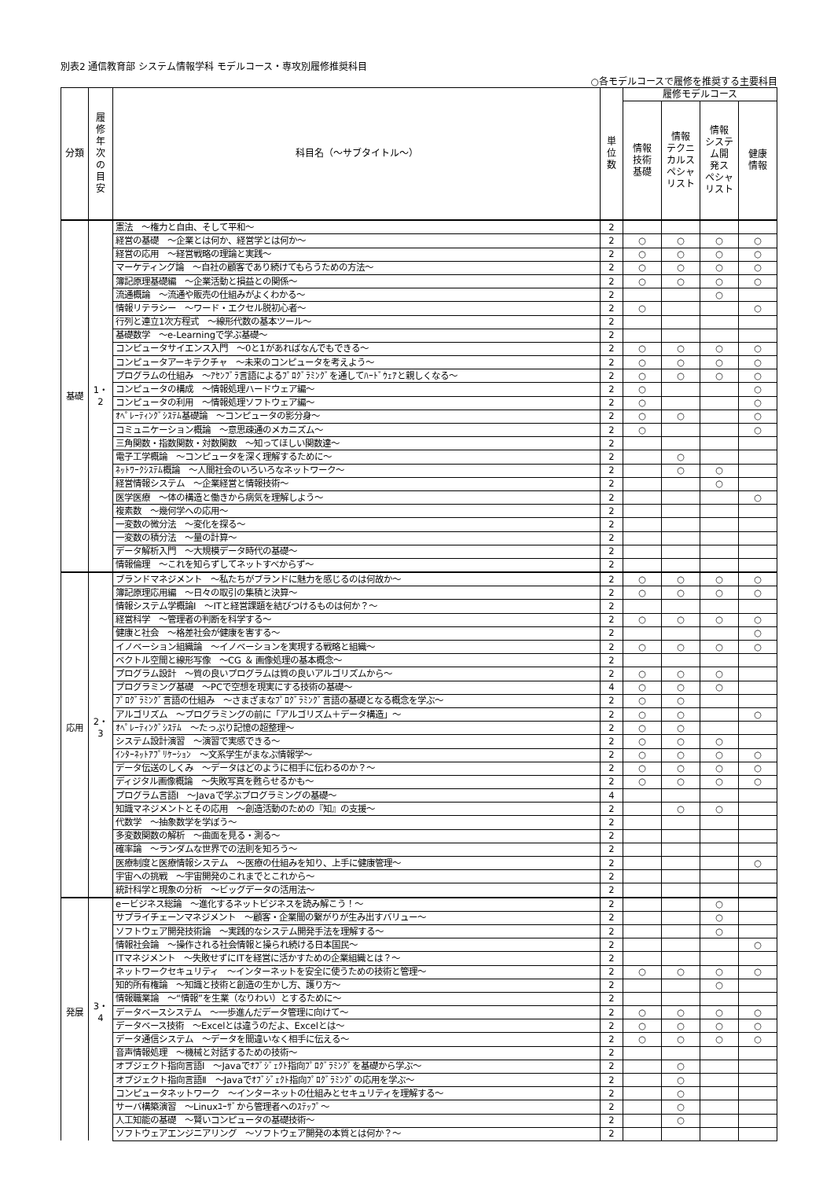別表2 通信教育部 システム情報学科 モデルコース・専攻別履修推奨科目
○各モデルコースで履修を推奨する主要科目
| 分類 | 履 修 年 次 の 目 安 | 科目名（～サブタイトル～） | 単 位 数 | 履修モデルコース | | | |
| --- | --- | --- | --- | --- | --- | --- | --- |
| | | | | 情報 技術 基礎 | 情報 テクニ カルス ペシャ リスト | 情報 システ ム開 発ス ペシャ リスト | 健康 情報 |
| 基礎 | 1・2 | 憲法 ～権力と自由、そして平和～ | 2 | | | | |
| | | 経営の基礎 ～企業とは何か、経営学とは何か～ | 2 | ○ | ○ | ○ | ○ |
| | | 経営の応用 ～経営戦略の理論と実践～ | 2 | ○ | ○ | ○ | ○ |
| | | マーケティング論 ～自社の顧客であり続けてもらうための方法～ | 2 | ○ | ○ | ○ | ○ |
| | | 簿記原理基礎編 ～企業活動と損益との関係～ | 2 | ○ | ○ | ○ | ○ |
| | | 流通概論 ～流通や販売の仕組みがよくわかる～ | 2 | | | ○ | |
| | | 情報リテラシー ～ワード・エクセル脱初心者～ | 2 | ○ | | | ○ |
| | | 行列と連立1次方程式 ～線形代数の基本ツール～ | 2 | | | | |
| | | 基礎数学 ～e-Learningで学ぶ基礎～ | 2 | | | | |
| | | コンピュータサイエンス入門 ～0と1があればなんでもできる～ | 2 | ○ | ○ | ○ | ○ |
| | | コンピュータアーキテクチャ ～未来のコンピュータを考えよう～ | 2 | ○ | ○ | ○ | ○ |
| | | プログラムの仕組み ～ｱｾﾝﾌﾞﾗ言語によるﾌﾟﾛｸﾞﾗﾐﾝｸﾞを通してﾊｰﾄﾞｳｪｱと親しくなる～ | 2 | ○ | ○ | ○ | ○ |
| | | コンピュータの構成 ～情報処理ハードウェア編～ | 2 | ○ | | | ○ |
| | | コンピュータの利用 ～情報処理ソフトウェア編～ | 2 | ○ | | | ○ |
| | | ｵﾍﾟﾚｰﾃｨﾝｸﾞｼｽﾃﾑ基礎論 ～コンピュータの影分身～ | 2 | ○ | ○ | | ○ |
| | | コミュニケーション概論 ～意思疎通のメカニズム～ | 2 | ○ | | | ○ |
| | | 三角関数・指数関数・対数関数 ～知ってほしい関数達～ | 2 | | | | |
| | | 電子工学概論 ～コンピュータを深く理解するために～ | 2 | | ○ | | |
| | | ﾈｯﾄﾜｰｸｼｽﾃﾑ概論 ～人間社会のいろいろなネットワーク～ | 2 | | ○ | ○ | |
| | | 経営情報システム ～企業経営と情報技術～ | 2 | | | ○ | |
| | | 医学医療 ～体の構造と働きから病気を理解しよう～ | 2 | | | | ○ |
| | | 複素数 ～幾何学への応用～ | 2 | | | | |
| | | 一変数の微分法 ～変化を探る～ | 2 | | | | |
| | | 一変数の積分法 ～量の計算～ | 2 | | | | |
| | | データ解析入門 ～大規模データ時代の基礎～ | 2 | | | | |
| | | 情報倫理 ～これを知らずしてネットすべからず～ | 2 | | | | |
| 応用 | 2・3 | ブランドマネジメント ～私たちがブランドに魅力を感じるのは何故か～ | 2 | ○ | ○ | ○ | ○ |
| | | 簿記原理応用編 ～日々の取引の集積と決算～ | 2 | ○ | ○ | ○ | ○ |
| | | 情報システム学概論Ⅰ ～ITと経営課題を結びつけるものは何か？～ | 2 | | | | |
| | | 経営科学 ～管理者の判断を科学する～ | 2 | ○ | ○ | ○ | ○ |
| | | 健康と社会 ～格差社会が健康を害する～ | 2 | | | | ○ |
| | | イノベーション組織論 ～イノベーションを実現する戦略と組織～ | 2 | ○ | ○ | ○ | ○ |
| | | ベクトル空間と線形写像 ～CG ＆ 画像処理の基本概念～ | 2 | | | | |
| | | プログラム設計 ～質の良いプログラムは質の良いアルゴリズムから～ | 2 | ○ | ○ | ○ | |
| | | プログラミング基礎 ～PCで空想を現実にする技術の基礎～ | 4 | ○ | ○ | ○ | |
| | | ﾌﾟﾛｸﾞﾗﾐﾝｸﾞ言語の仕組み ～さまざまなﾌﾟﾛｸﾞﾗﾐﾝｸﾞ言語の基礎となる概念を学ぶ～ | 2 | ○ | ○ | | |
| | | アルゴリズム ～プログラミングの前に「アルゴリズム＋データ構造」～ | 2 | ○ | ○ | | ○ |
| | | ｵﾍﾟﾚｰﾃｨﾝｸﾞｼｽﾃﾑ ～たっぷり記憶の超整理～ | 2 | ○ | ○ | | |
| | | システム設計演習 ～演習で実感できる～ | 2 | ○ | ○ | ○ | |
| | | ｲﾝﾀｰﾈｯﾄｱﾌﾟﾘｹｰｼｮﾝ ～文系学生がまなぶ情報学～ | 2 | ○ | ○ | ○ | ○ |
| | | データ伝送のしくみ ～データはどのように相手に伝わるのか？～ | 2 | ○ | ○ | ○ | ○ |
| | | ディジタル画像概論 ～失敗写真を甦らせるかも～ | 2 | ○ | ○ | ○ | ○ |
| | | プログラム言語Ⅰ ～Javaで学ぶプログラミングの基礎～ | 4 | | | | |
| | | 知識マネジメントとその応用 ～創造活動のための『知』の支援～ | 2 | | ○ | ○ | |
| | | 代数学 ～抽象数学を学ぼう～ | 2 | | | | |
| | | 多変数関数の解析 ～曲面を見る・測る～ | 2 | | | | |
| | | 確率論 ～ランダムな世界での法則を知ろう～ | 2 | | | | |
| | | 医療制度と医療情報システム ～医療の仕組みを知り、上手に健康管理～ | 2 | | | | ○ |
| | | 宇宙への挑戦 ～宇宙開発のこれまでとこれから～ | 2 | | | | |
| | | 統計科学と現象の分析 ～ビッグデータの活用法～ | 2 | | | | |
| 発展 | 3・4 | eービジネス総論 ～進化するネットビジネスを読み解こう！～ | 2 | | | ○ | |
| | | サプライチェーンマネジメント ～顧客・企業間の繋がりが生み出すバリュー～ | 2 | | | ○ | |
| | | ソフトウェア開発技術論 ～実践的なシステム開発手法を理解する～ | 2 | | | ○ | |
| | | 情報社会論 ～操作される社会情報と操られ続ける日本国民～ | 2 | | | | ○ |
| | | ITマネジメント ～失敗せずにITを経営に活かすための企業組織とは？～ | 2 | | | | |
| | | ネットワークセキュリティ ～インターネットを安全に使うための技術と管理～ | 2 | ○ | ○ | ○ | ○ |
| | | 知的所有権論 ～知識と技術と創造の生かし方、護り方～ | 2 | | | ○ | |
| | | 情報職業論 ～“情報”を生業（なりわい）とするために～ | 2 | | | | |
| | | データベースシステム ～一歩進んだデータ管理に向けて～ | 2 | ○ | ○ | ○ | ○ |
| | | データベース技術 ～Excelとは違うのだよ、Excelとは～ | 2 | ○ | ○ | ○ | ○ |
| | | データ通信システム ～データを間違いなく相手に伝える～ | 2 | ○ | ○ | ○ | ○ |
| | | 音声情報処理 ～機械と対話するための技術～ | 2 | | | | |
| | | オブジェクト指向言語Ⅰ ～Javaでｵﾌﾞｼﾞｪｸﾄ指向ﾌﾟﾛｸﾞﾗﾐﾝｸﾞを基礎から学ぶ～ | 2 | | ○ | | |
| | | オブジェクト指向言語Ⅱ ～Javaでｵﾌﾞｼﾞｪｸﾄ指向ﾌﾟﾛｸﾞﾗﾐﾝｸﾞの応用を学ぶ～ | 2 | | ○ | | |
| | | コンピュータネットワーク ～インターネットの仕組みとセキュリティを理解する～ | 2 | | ○ | | |
| | | サーバ構築演習 ～Linuxﾕｰｻﾞから管理者へのｽﾃｯﾌﾟ～ | 2 | | ○ | | |
| | | 人工知能の基礎 ～賢いコンピュータの基礎技術～ | 2 | | ○ | | |
| | | ソフトウェアエンジニアリング ～ソフトウェア開発の本質とは何か？～ | 2 | | | | |